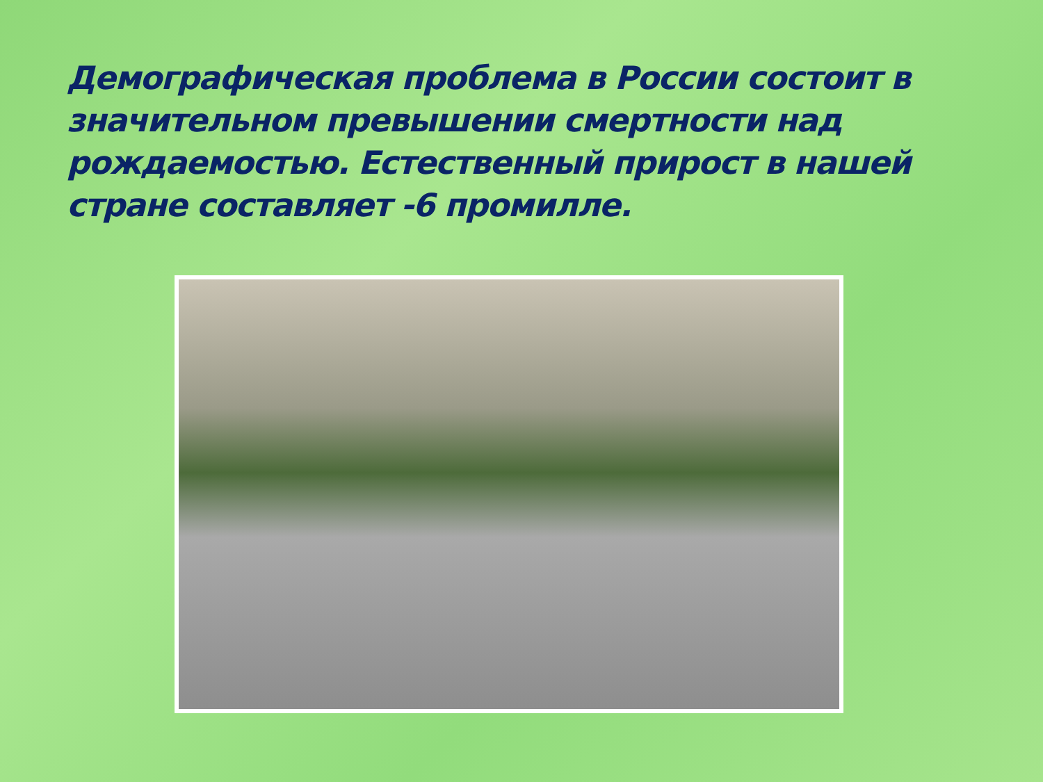Демографическая проблема в России состоит в значительном превышении смертности над рождаемостью. Естественный прирост в нашей стране составляет -6 промилле.